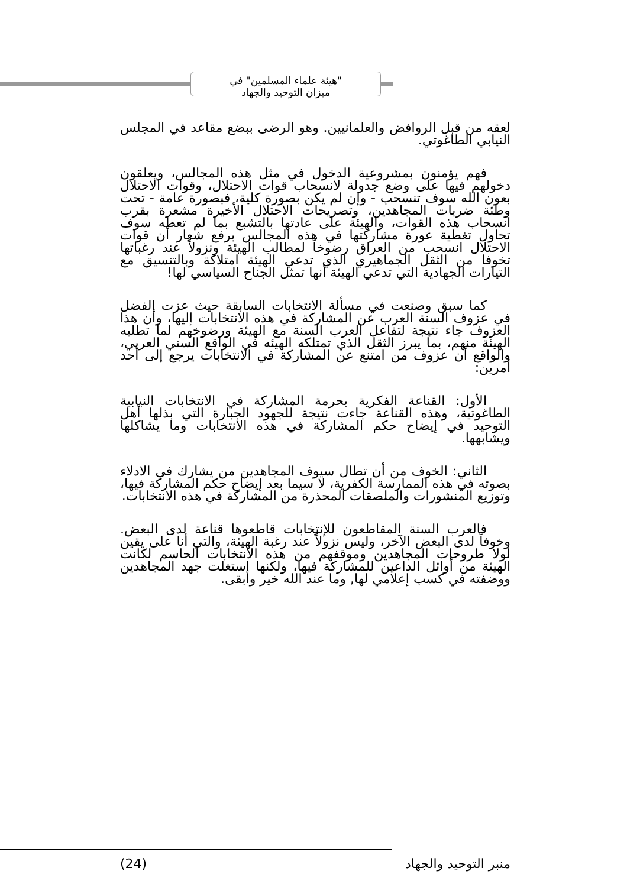"هيئة علماء المسلمين" في
ميزان التوحيد والجهاد
لعقه من قبل الروافض والعلمانيين. وهو الرضى ببضع مقاعد في المجلس النيابي الطاغوتي.
فهم يؤمنون بمشروعية الدخول في مثل هذه المجالس، ويعلقون دخولهم فيها على وضع جدولة لانسحاب قوات الاحتلال، وقوات الاحتلال بعون الله سوف تنسحب - وإن لم يكن بصورة كلية، فبصورة عامة - تحت وطئة ضربات المجاهدين، وتصريحات الاحتلال الأخيرة مشعرة بقرب انسحاب هذه القوات، والهيئة على عادتها بالتشبع بما لم تعطه سوف تحاول تغطية عورة مشاركتها في هذه المجالس برفع شعار أن قوات الاحتلال انسحب من العراق رضوخاً لمطالب الهيئة ونزولاً عند رغباتها تخوفا من الثقل الجماهيري الذي تدعي الهيئة امتلاكة وبالتنسيق مع التيارات الجهادية التي تدعي الهيئة أنها تمثل الجناح السياسي لها!
كما سبق وصنعت في مسألة الانتخابات السابقة حيث عزت الفضل في عزوف السنة العرب عن المشاركة في هذه الانتخابات إليها، وأن هذا العزوف جاء نتيجة لتفاعل العرب السنة مع الهيئة ورضوخهم لما تطلبه الهيئة منهم، بما يبرز الثقل الذي تمتلكه الهيئه في الواقع السني العربي، والواقع أن عزوف من امتنع عن المشاركة في الانتخابات يرجع إلى أحد أمرين:
الأول: القناعة الفكرية بحرمة المشاركة في الانتخابات النيابية الطاغوتية، وهذه القناعة جاءت نتيجة للجهود الجبارة التي بذلها أهل التوحيد في إيضاح حكم المشاركة في هذه الانتخابات وما يشاكلها ويشابهها.
الثاني: الخوف من أن تطال سيوف المجاهدين من يشارك في الادلاء بصوته في هذه الممارسة الكفرية، لا سيما بعد إيضاح حكم المشاركة فيها، وتوزيع المنشورات والملصقات المحذرة من المشاركة في هذه الانتخابات.
فالعرب السنة المقاطعون للإنتخابات قاطعوها قناعة لدى البعض. وخوفاً لدى البعض الآخر، وليس نزولاً عند رغبة الهيئة، والتي أنا على يقين لولا طروحات المجاهدين وموقفهم من هذه الانتخابات الحاسم لكانت الهيئة من أوائل الداعين للمشاركة فيها، ولكنها استغلت جهد المجاهدين ووضفته في كسب إعلامي لها, وما عند الله خير وأبقى.
منبر التوحيد والجهاد (24)